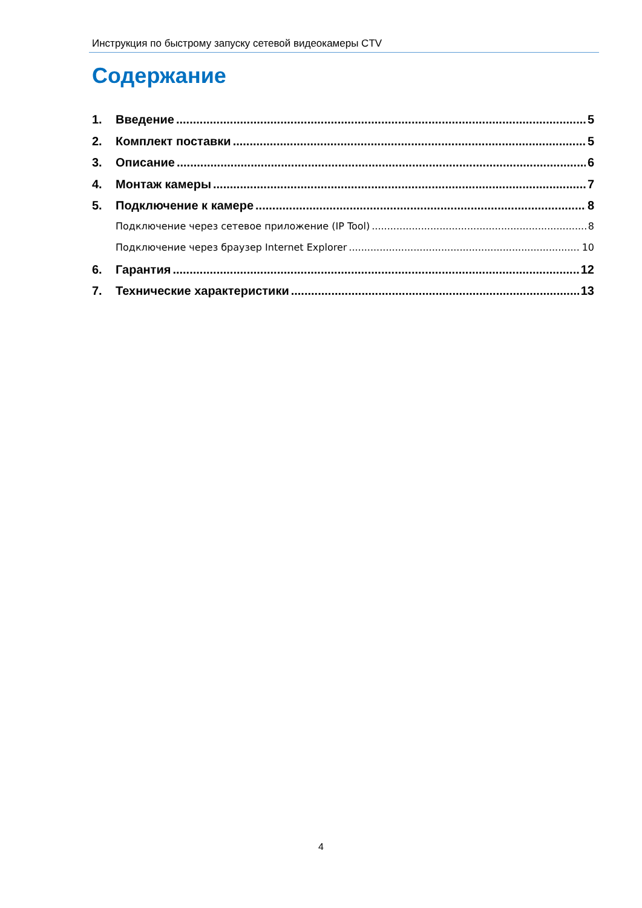Инструкция по быстрому запуску сетевой видеокамеры CTV
Содержание
1. Введение 5
2. Комплект поставки 5
3. Описание 6
4. Монтаж камеры 7
5. Подключение к камере 8
Подключение через сетевое приложение (IP Tool) 8
Подключение через браузер Internet Explorer 10
6. Гарантия 12
7. Технические характеристики 13
4